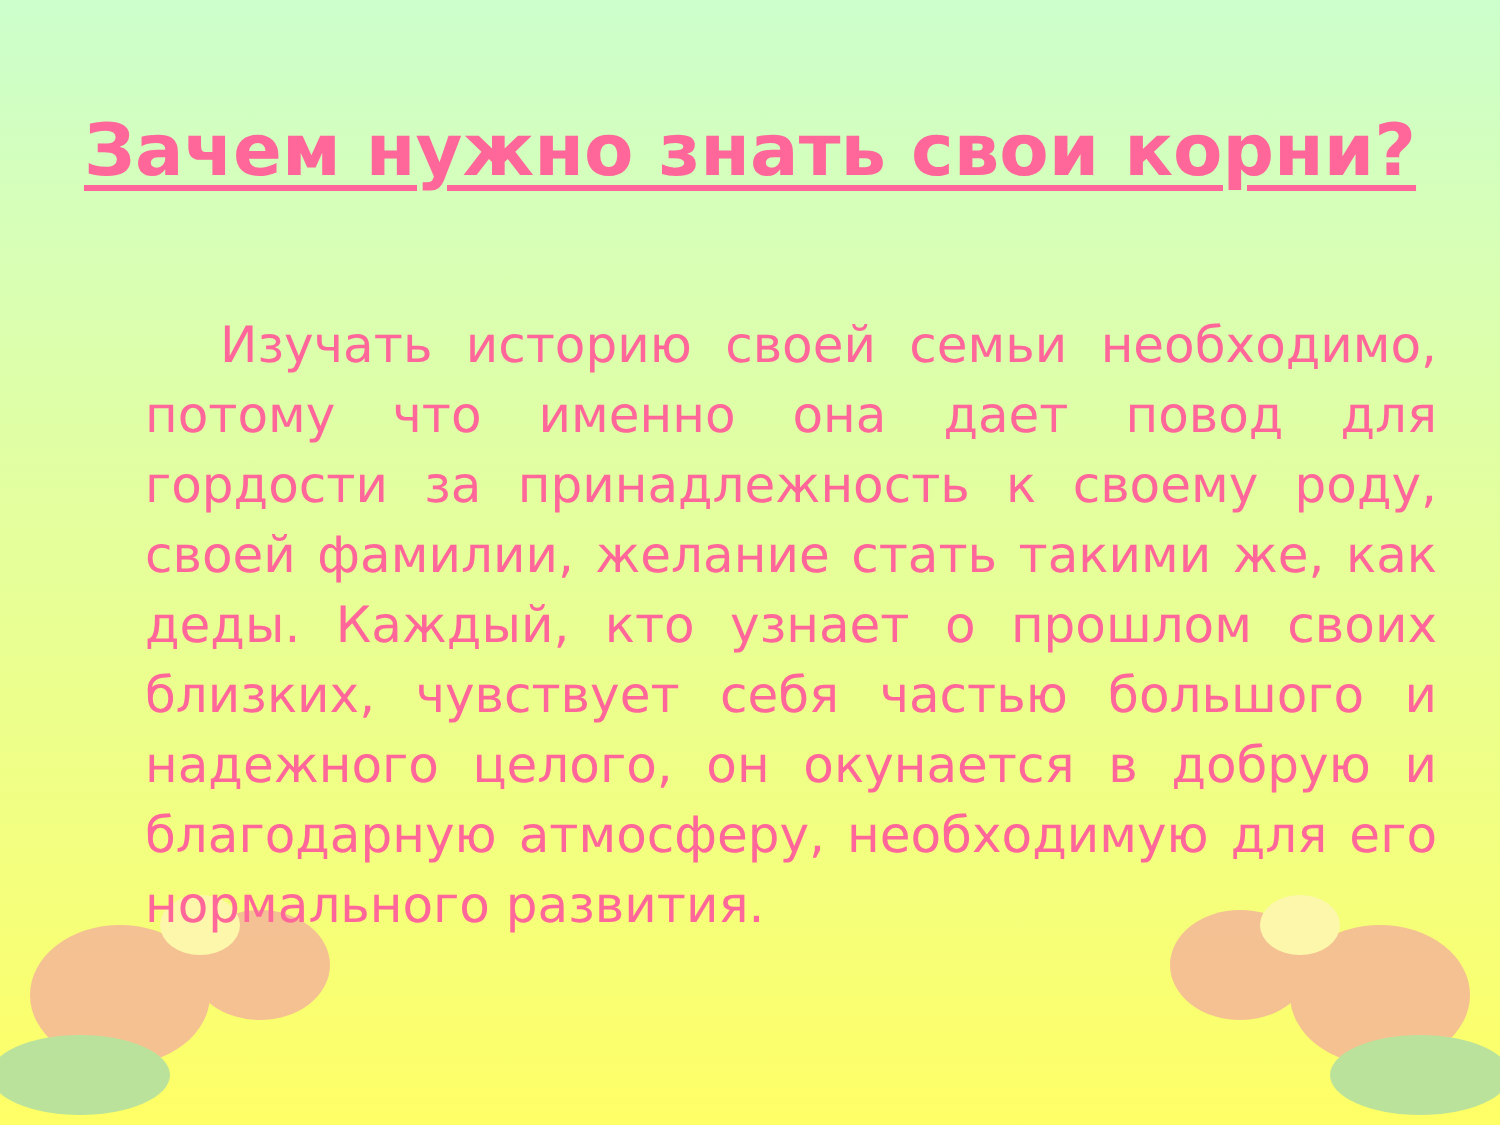Зачем нужно знать свои корни?
Изучать историю своей семьи необходимо, потому что именно она дает повод для гордости за принадлежность к своему роду, своей фамилии, желание стать такими же, как деды. Каждый, кто узнает о прошлом своих близких, чувствует себя частью большого и надежного целого, он окунается в добрую и благодарную атмосферу, необходимую для его нормального развития.